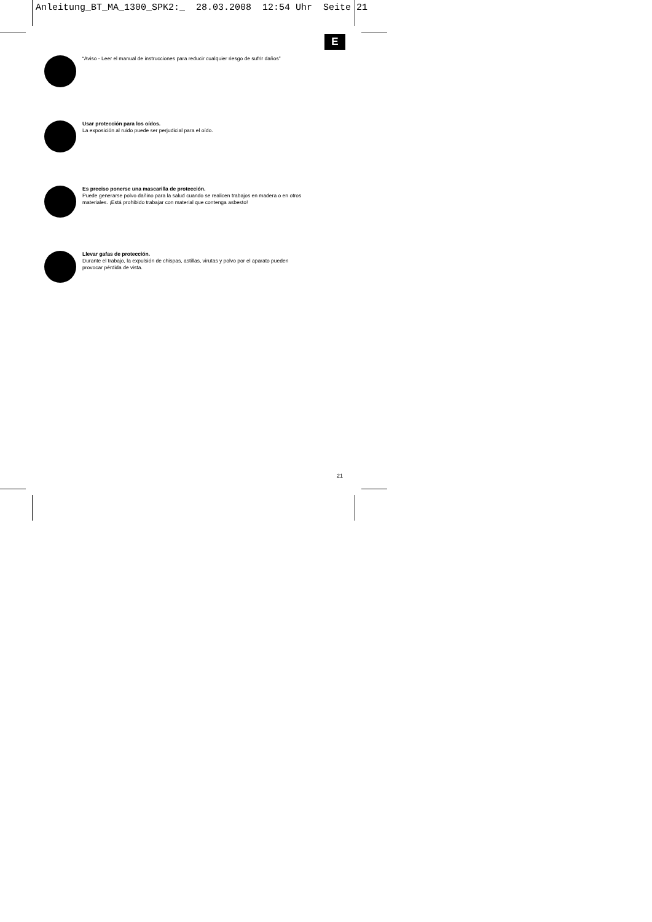Anleitung_BT_MA_1300_SPK2:_ 28.03.2008 12:54 Uhr Seite 21
E
“Aviso - Leer el manual de instrucciones para reducir cualquier riesgo de sufrir daños”
Usar protección para los oídos.
La exposición al ruido puede ser perjudicial para el oído.
Es preciso ponerse una mascarilla de protección.
Puede generarse polvo dañino para la salud cuando se realicen trabajos en madera o en otros
materiales. ¡Está prohibido trabajar con material que contenga asbesto!
Llevar gafas de protección.
Durante el trabajo, la expulsión de chispas, astillas, virutas y polvo por el aparato pueden
provocar pérdida de vista.
21